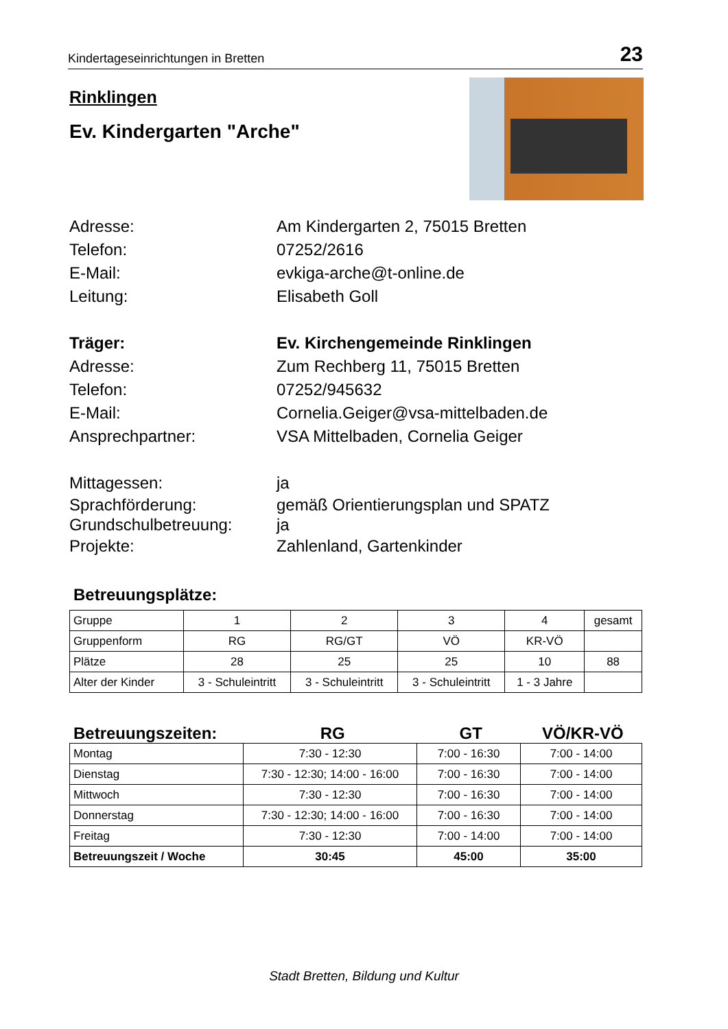Kindertageseinrichtungen in Bretten 23
Rinklingen
Ev. Kindergarten "Arche"
Adresse: Am Kindergarten 2, 75015 Bretten
Telefon: 07252/2616
E-Mail: evkiga-arche@t-online.de
Leitung: Elisabeth Goll
Träger: Ev. Kirchengemeinde Rinklingen
Adresse: Zum Rechberg 11, 75015 Bretten
Telefon: 07252/945632
E-Mail: Cornelia.Geiger@vsa-mittelbaden.de
Ansprechpartner: VSA Mittelbaden, Cornelia Geiger
Mittagessen: ja
Sprachförderung: gemäß Orientierungsplan und SPATZ
Grundschulbetreuung: ja
Projekte: Zahlenland, Gartenkinder
Betreuungsplätze:
| Gruppe | 1 | 2 | 3 | 4 | gesamt |
| Gruppenform | RG | RG/GT | VÖ | KR-VÖ | |
| Plätze | 28 | 25 | 25 | 10 | 88 |
| Alter der Kinder | 3 - Schuleintritt | 3 - Schuleintritt | 3 - Schuleintritt | 1 - 3 Jahre | |
Betreuungszeiten: RG GT VÖ/KR-VÖ
| Montag | 7:30 - 12:30 | 7:00 - 16:30 | 7:00 - 14:00 |
| Dienstag | 7:30 - 12:30; 14:00 - 16:00 | 7:00 - 16:30 | 7:00 - 14:00 |
| Mittwoch | 7:30 - 12:30 | 7:00 - 16:30 | 7:00 - 14:00 |
| Donnerstag | 7:30 - 12:30; 14:00 - 16:00 | 7:00 - 16:30 | 7:00 - 14:00 |
| Freitag | 7:30 - 12:30 | 7:00 - 14:00 | 7:00 - 14:00 |
| Betreuungszeit / Woche | 30:45 | 45:00 | 35:00 |
Stadt Bretten, Bildung und Kultur